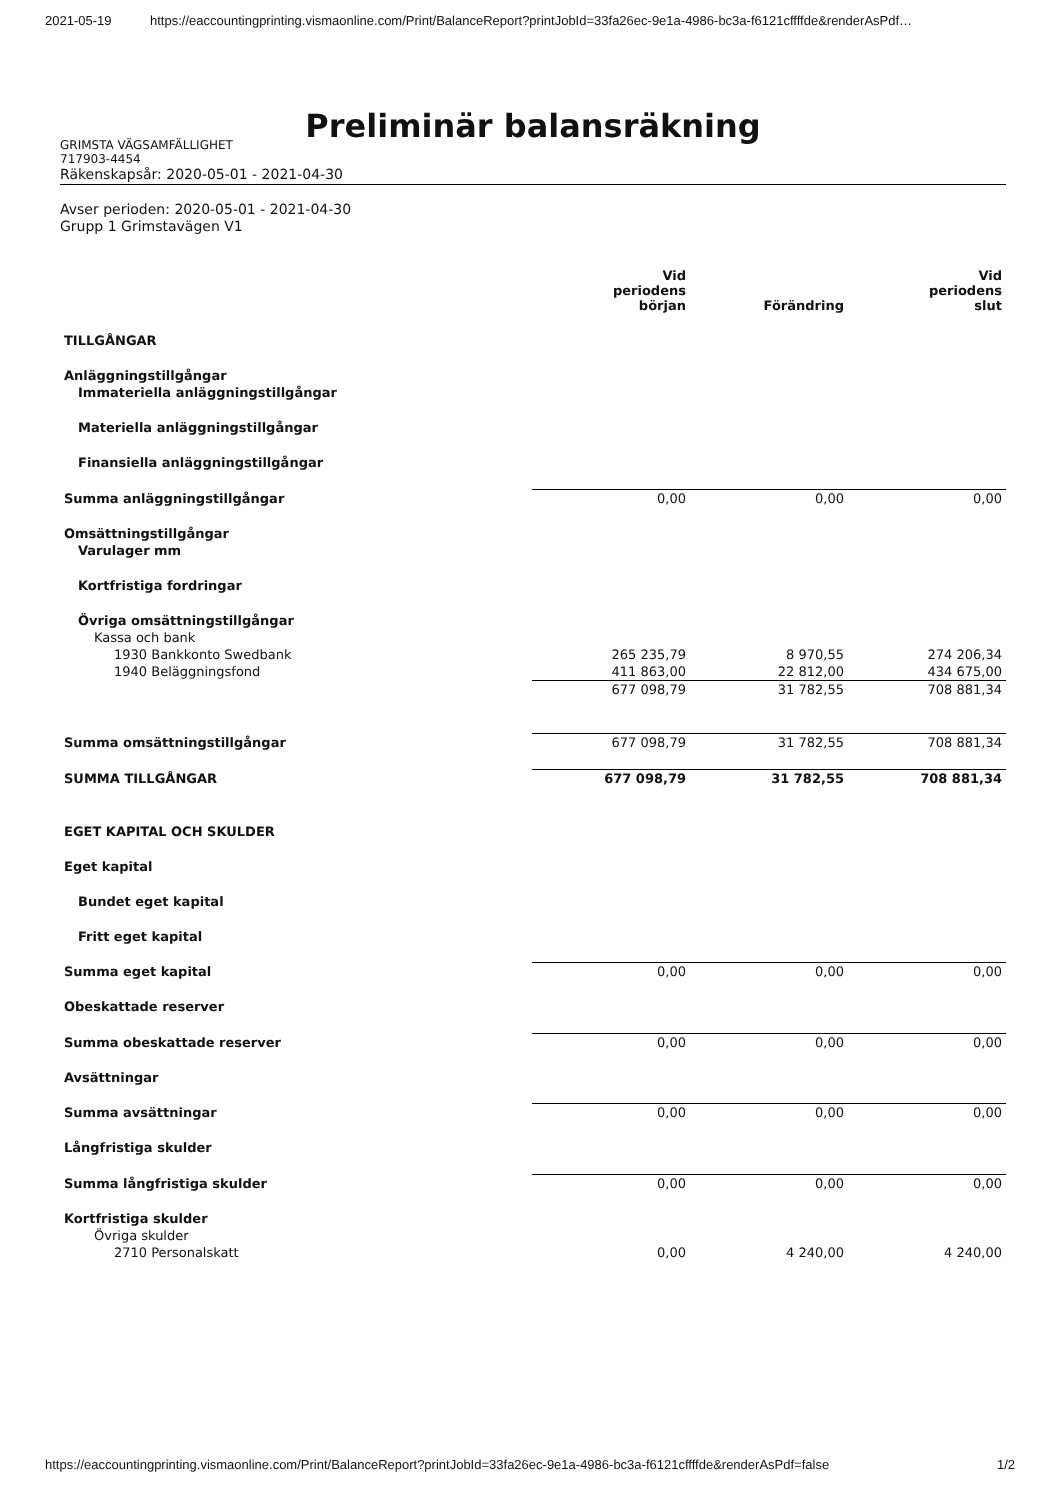2021-05-19 https://eaccountingprinting.vismaonline.com/Print/BalanceReport?printJobId=33fa26ec-9e1a-4986-bc3a-f6121cffffde&renderAsPdf…
Preliminär balansräkning
GRIMSTA VÄGSAMFÄLLIGHET
717903-4454
Räkenskapsår: 2020-05-01 - 2021-04-30
Avser perioden: 2020-05-01 - 2021-04-30
Grupp 1 Grimstavägen V1
| | Vid periodens början | Förändring | Vid periodens slut |
| --- | --- | --- | --- |
| TILLGÅNGAR | | | |
| Anläggningstillgångar | | | |
| Immateriella anläggningstillgångar | | | |
| Materiella anläggningstillgångar | | | |
| Finansiella anläggningstillgångar | | | |
| Summa anläggningstillgångar | 0,00 | 0,00 | 0,00 |
| Omsättningstillgångar | | | |
| Varulager mm | | | |
| Kortfristiga fordringar | | | |
| Övriga omsättningstillgångar | | | |
| Kassa och bank | | | |
| 1930 Bankkonto Swedbank | 265 235,79 | 8 970,55 | 274 206,34 |
| 1940 Beläggningsfond | 411 863,00 | 22 812,00 | 434 675,00 |
| | 677 098,79 | 31 782,55 | 708 881,34 |
| Summa omsättningstillgångar | 677 098,79 | 31 782,55 | 708 881,34 |
| SUMMA TILLGÅNGAR | 677 098,79 | 31 782,55 | 708 881,34 |
| EGET KAPITAL OCH SKULDER | | | |
| Eget kapital | | | |
| Bundet eget kapital | | | |
| Fritt eget kapital | | | |
| Summa eget kapital | 0,00 | 0,00 | 0,00 |
| Obeskattade reserver | | | |
| Summa obeskattade reserver | 0,00 | 0,00 | 0,00 |
| Avsättningar | | | |
| Summa avsättningar | 0,00 | 0,00 | 0,00 |
| Långfristiga skulder | | | |
| Summa långfristiga skulder | 0,00 | 0,00 | 0,00 |
| Kortfristiga skulder | | | |
| Övriga skulder | | | |
| 2710 Personalskatt | 0,00 | 4 240,00 | 4 240,00 |
https://eaccountingprinting.vismaonline.com/Print/BalanceReport?printJobId=33fa26ec-9e1a-4986-bc3a-f6121cffffde&renderAsPdf=false 1/2